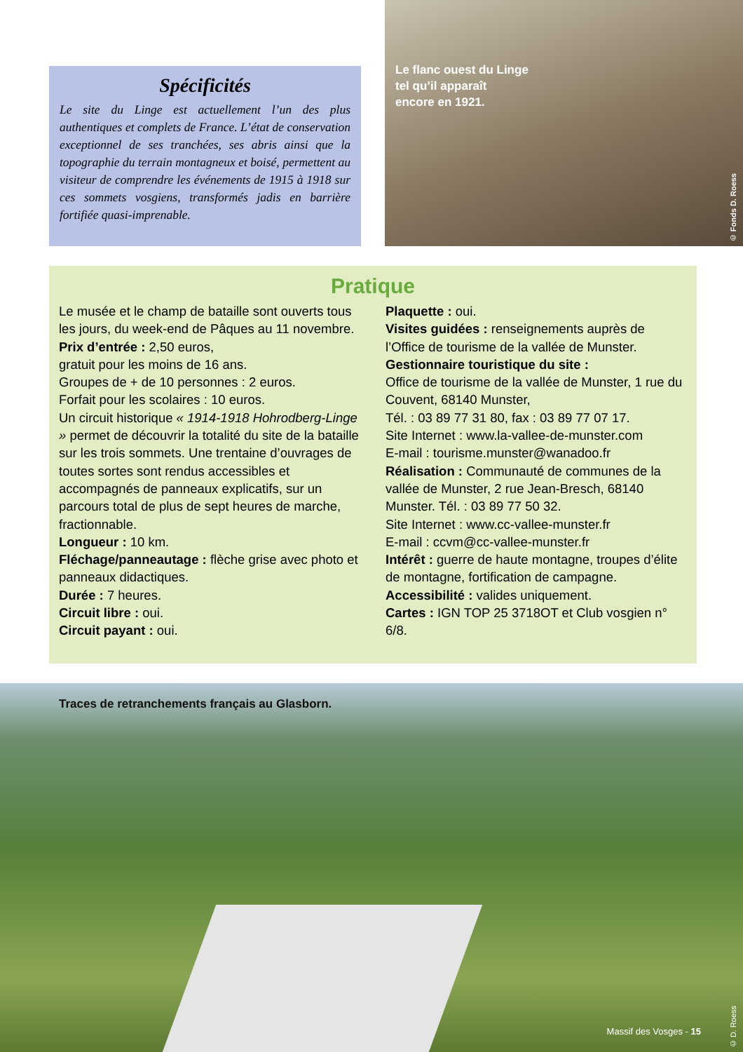Spécificités
Le site du Linge est actuellement l’un des plus authentiques et complets de France. L’état de conservation exceptionnel de ses tranchées, ses abris ainsi que la topographie du terrain montagneux et boisé, permettent au visiteur de comprendre les événements de 1915 à 1918 sur ces sommets vosgiens, transformés jadis en barrière fortifiée quasi-imprenable.
Le flanc ouest du Linge
tel qu’il apparaît
encore en 1921.
© Fonds D. Roess
Pratique
Le musée et le champ de bataille sont ouverts tous les jours, du week-end de Pâques au 11 novembre.
Prix d’entrée : 2,50 euros,
gratuit pour les moins de 16 ans.
Groupes de + de 10 personnes : 2 euros.
Forfait pour les scolaires : 10 euros.
Un circuit historique « 1914-1918 Hohrodberg-Linge » permet de découvrir la totalité du site de la bataille sur les trois sommets. Une trentaine d’ouvrages de toutes sortes sont rendus accessibles et accompagnés de panneaux explicatifs, sur un parcours total de plus de sept heures de marche, fractionnable.
Longueur : 10 km.
Fléchage/panneautage : flèche grise avec photo et panneaux didactiques.
Durée : 7 heures.
Circuit libre : oui.
Circuit payant : oui.
Plaquette : oui.
Visites guidées : renseignements auprès de l’Office de tourisme de la vallée de Munster.
Gestionnaire touristique du site :
Office de tourisme de la vallée de Munster, 1 rue du Couvent, 68140 Munster,
Tél. : 03 89 77 31 80, fax : 03 89 77 07 17.
Site Internet : www.la-vallee-de-munster.com
E-mail : tourisme.munster@wanadoo.fr
Réalisation : Communauté de communes de la vallée de Munster, 2 rue Jean-Bresch, 68140 Munster. Tél. : 03 89 77 50 32.
Site Internet : www.cc-vallee-munster.fr
E-mail : ccvm@cc-vallee-munster.fr
Intérêt : guerre de haute montagne, troupes d’élite de montagne, fortification de campagne.
Accessibilité : valides uniquement.
Cartes : IGN TOP 25 3718OT et Club vosgien n° 6/8.
Traces de retranchements français au Glasborn.
© D. Roess
Massif des Vosges - 15